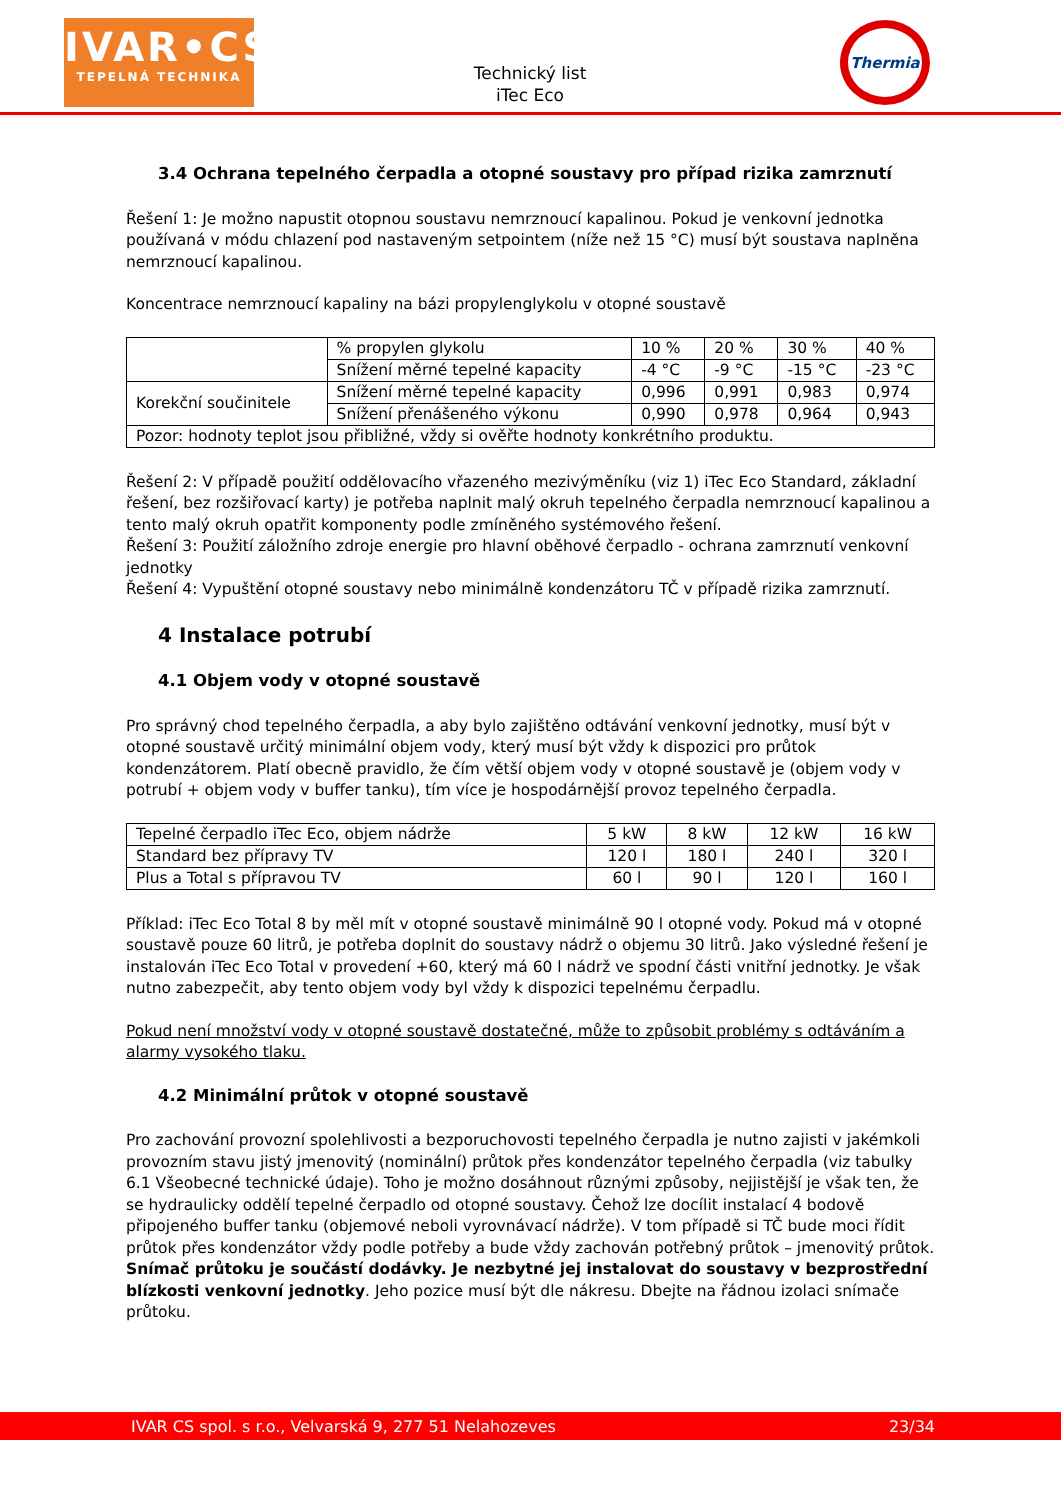IVAR•CS
TEPELNÁ TECHNIKA
Technický list
iTec Eco
Thermia
3.4 Ochrana tepelného čerpadla a otopné soustavy pro případ rizika zamrznutí
Řešení 1: Je možno napustit otopnou soustavu nemrznoucí kapalinou. Pokud je venkovní jednotka používaná v módu chlazení pod nastaveným setpointem (níže než 15 °C) musí být soustava naplněna nemrznoucí kapalinou.
Koncentrace nemrznoucí kapaliny na bázi propylenglykolu v otopné soustavě
| | % propylen glykolu | 10 % | 20 % | 30 % | 40 % |
| | Snížení měrné tepelné kapacity | -4 °C | -9 °C | -15 °C | -23 °C |
| Korekční součinitele | Snížení měrné tepelné kapacity | 0,996 | 0,991 | 0,983 | 0,974 |
| | Snížení přenášeného výkonu | 0,990 | 0,978 | 0,964 | 0,943 |
| Pozor: hodnoty teplot jsou přibližné, vždy si ověřte hodnoty konkrétního produktu. | | | | | |
Řešení 2: V případě použití oddělovacího vřazeného mezivýměníku (viz 1) iTec Eco Standard, základní řešení, bez rozšiřovací karty) je potřeba naplnit malý okruh tepelného čerpadla nemrznoucí kapalinou a tento malý okruh opatřit komponenty podle zmíněného systémového řešení.
Řešení 3: Použití záložního zdroje energie pro hlavní oběhové čerpadlo - ochrana zamrznutí venkovní jednotky
Řešení 4: Vypuštění otopné soustavy nebo minimálně kondenzátoru TČ v případě rizika zamrznutí.
4 Instalace potrubí
4.1 Objem vody v otopné soustavě
Pro správný chod tepelného čerpadla, a aby bylo zajištěno odtávání venkovní jednotky, musí být v otopné soustavě určitý minimální objem vody, který musí být vždy k dispozici pro průtok kondenzátorem. Platí obecně pravidlo, že čím větší objem vody v otopné soustavě je (objem vody v potrubí + objem vody v buffer tanku), tím více je hospodárnější provoz tepelného čerpadla.
| Tepelné čerpadlo iTec Eco, objem nádrže | 5 kW | 8 kW | 12 kW | 16 kW |
| Standard bez přípravy TV | 120 l | 180 l | 240 l | 320 l |
| Plus a Total s přípravou TV | 60 l | 90 l | 120 l | 160 l |
Příklad: iTec Eco Total 8 by měl mít v otopné soustavě minimálně 90 l otopné vody. Pokud má v otopné soustavě pouze 60 litrů, je potřeba doplnit do soustavy nádrž o objemu 30 litrů. Jako výsledné řešení je instalován iTec Eco Total v provedení +60, který má 60 l nádrž ve spodní části vnitřní jednotky. Je však nutno zabezpečit, aby tento objem vody byl vždy k dispozici tepelnému čerpadlu.
Pokud není množství vody v otopné soustavě dostatečné, může to způsobit problémy s odtáváním a alarmy vysokého tlaku.
4.2 Minimální průtok v otopné soustavě
Pro zachování provozní spolehlivosti a bezporuchovosti tepelného čerpadla je nutno zajisti v jakémkoli provozním stavu jistý jmenovitý (nominální) průtok přes kondenzátor tepelného čerpadla (viz tabulky 6.1 Všeobecné technické údaje). Toho je možno dosáhnout různými způsoby, nejjistější je však ten, že se hydraulicky oddělí tepelné čerpadlo od otopné soustavy. Čehož lze docílit instalací 4 bodově připojeného buffer tanku (objemové neboli vyrovnávací nádrže). V tom případě si TČ bude moci řídit průtok přes kondenzátor vždy podle potřeby a bude vždy zachován potřebný průtok – jmenovitý průtok. Snímač průtoku je součástí dodávky. Je nezbytné jej instalovat do soustavy v bezprostřední blízkosti venkovní jednotky. Jeho pozice musí být dle nákresu. Dbejte na řádnou izolaci snímače průtoku.
IVAR CS spol. s r.o., Velvarská 9, 277 51 Nelahozeves 23/34